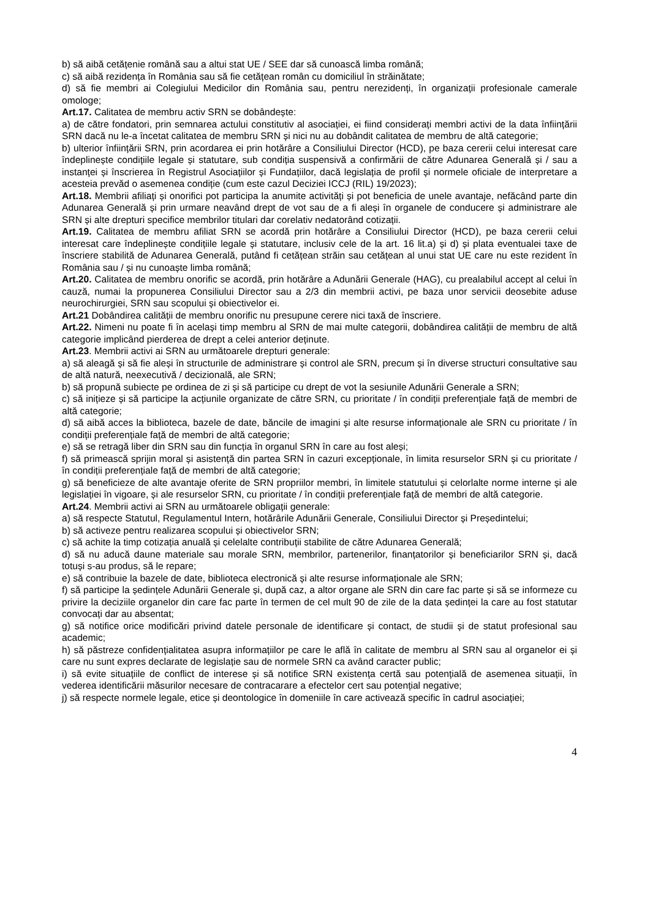b) să aibă cetățenie română sau a altui stat UE / SEE dar să cunoască limba română;
c) să aibă rezidența în România sau să fie cetățean român cu domiciliul în străinătate;
d) să fie membri ai Colegiului Medicilor din România sau, pentru nerezidenți, în organizații profesionale camerale omologe;
Art.17. Calitatea de membru activ SRN se dobândește:
a) de către fondatori, prin semnarea actului constitutiv al asociației, ei fiind considerați membri activi de la data înființării SRN dacă nu le-a încetat calitatea de membru SRN și nici nu au dobândit calitatea de membru de altă categorie;
b) ulterior înființării SRN, prin acordarea ei prin hotărâre a Consiliului Director (HCD), pe baza cererii celui interesat care îndeplinește condițiile legale și statutare, sub condiția suspensivă a confirmării de către Adunarea Generală și / sau a instanței și înscrierea în Registrul Asociațiilor și Fundațiilor, dacă legislația de profil și normele oficiale de interpretare a acesteia prevăd o asemenea condiție (cum este cazul Deciziei ICCJ (RIL) 19/2023);
Art.18. Membrii afiliați și onorifici pot participa la anumite activități și pot beneficia de unele avantaje, nefăcând parte din Adunarea Generală și prin urmare neavând drept de vot sau de a fi aleși în organele de conducere și administrare ale SRN și alte drepturi specifice membrilor titulari dar corelativ nedatorând cotizații.
Art.19. Calitatea de membru afiliat SRN se acordă prin hotărâre a Consiliului Director (HCD), pe baza cererii celui interesat care îndeplinește condițiile legale și statutare, inclusiv cele de la art. 16 lit.a) și d) și plata eventualei taxe de înscriere stabilită de Adunarea Generală, putând fi cetățean străin sau cetățean al unui stat UE care nu este rezident în România sau / și nu cunoaște limba română;
Art.20. Calitatea de membru onorific se acordă, prin hotărâre a Adunării Generale (HAG), cu prealabilul accept al celui în cauză, numai la propunerea Consiliului Director sau a 2/3 din membrii activi, pe baza unor servicii deosebite aduse neurochirurgiei, SRN sau scopului și obiectivelor ei.
Art.21 Dobândirea calității de membru onorific nu presupune cerere nici taxă de înscriere.
Art.22. Nimeni nu poate fi în același timp membru al SRN de mai multe categorii, dobândirea calității de membru de altă categorie implicând pierderea de drept a celei anterior deținute.
Art.23. Membrii activi ai SRN au următoarele drepturi generale:
a) să aleagă și să fie aleși în structurile de administrare și control ale SRN, precum și în diverse structuri consultative sau de altă natură, neexecutivă / decizională, ale SRN;
b) să propună subiecte pe ordinea de zi și să participe cu drept de vot la sesiunile Adunării Generale a SRN;
c) să inițieze și să participe la acțiunile organizate de către SRN, cu prioritate / în condiții preferențiale față de membri de altă categorie;
d) să aibă acces la biblioteca, bazele de date, băncile de imagini și alte resurse informaționale ale SRN cu prioritate / în condiții preferențiale față de membri de altă categorie;
e) să se retragă liber din SRN sau din funcția în organul SRN în care au fost aleși;
f) să primească sprijin moral și asistență din partea SRN în cazuri excepționale, în limita resurselor SRN și cu prioritate / în condiții preferențiale față de membri de altă categorie;
g) să beneficieze de alte avantaje oferite de SRN propriilor membri, în limitele statutului și celorlalte norme interne și ale legislației în vigoare, și ale resurselor SRN, cu prioritate / în condiții preferențiale față de membri de altă categorie.
Art.24. Membrii activi ai SRN au următoarele obligații generale:
a) să respecte Statutul, Regulamentul Intern, hotărârile Adunării Generale, Consiliului Director și Președintelui;
b) să activeze pentru realizarea scopului și obiectivelor SRN;
c) să achite la timp cotizația anuală și celelalte contribuții stabilite de către Adunarea Generală;
d) să nu aducă daune materiale sau morale SRN, membrilor, partenerilor, finanțatorilor și beneficiarilor SRN și, dacă totuși s-au produs, să le repare;
e) să contribuie la bazele de date, biblioteca electronică și alte resurse informaționale ale SRN;
f) să participe la ședințele Adunării Generale și, după caz, a altor organe ale SRN din care fac parte și să se informeze cu privire la deciziile organelor din care fac parte în termen de cel mult 90 de zile de la data ședinței la care au fost statutar convocați dar au absentat;
g) să notifice orice modificări privind datele personale de identificare și contact, de studii și de statut profesional sau academic;
h) să păstreze confidențialitatea asupra informațiilor pe care le află în calitate de membru al SRN sau al organelor ei și care nu sunt expres declarate de legislație sau de normele SRN ca având caracter public;
i) să evite situațiile de conflict de interese și să notifice SRN existența certă sau potențială de asemenea situații, în vederea identificării măsurilor necesare de contracarare a efectelor cert sau potențial negative;
j) să respecte normele legale, etice și deontologice în domeniile în care activează specific în cadrul asociației;
4